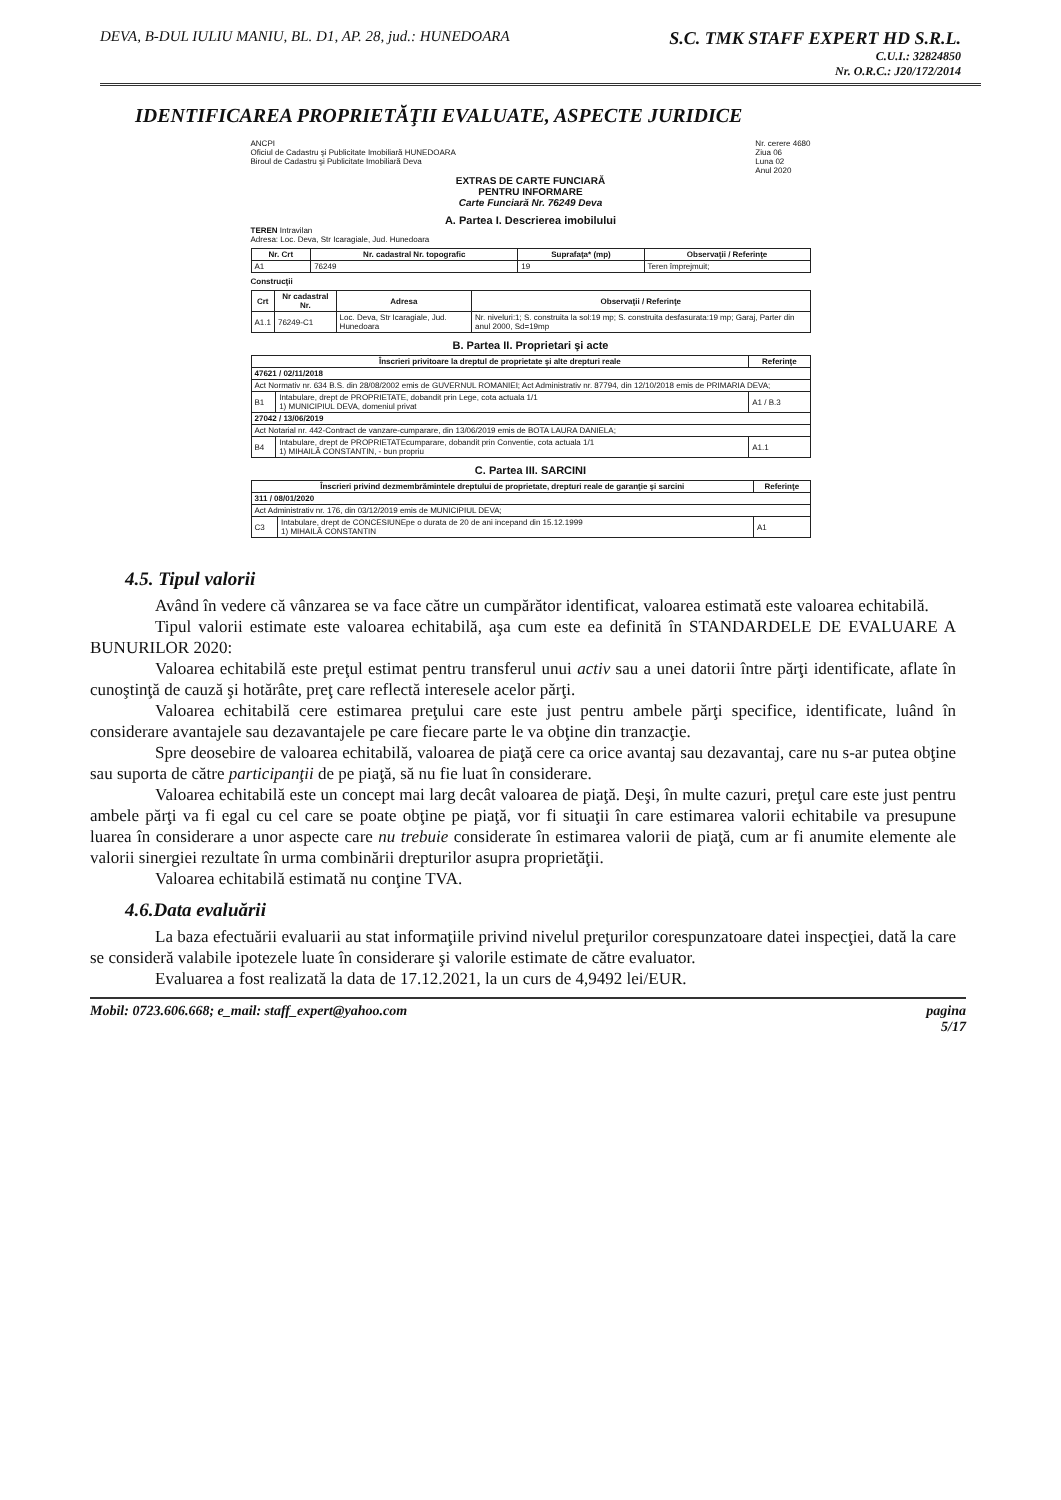DEVA, B-DUL IULIU MANIU, BL. D1, AP. 28, jud.: HUNEDOARA
S.C. TMK STAFF EXPERT HD S.R.L.
C.U.I.: 32824850
Nr. O.R.C.: J20/172/2014
IDENTIFICAREA PROPRIETĂŢII EVALUATE, ASPECTE JURIDICE
ANCPI
Oficiul de Cadastru şi Publicitate Imobiliară HUNEDOARA
Biroul de Cadastru şi Publicitate Imobiliară Deva
Nr. cerere 4680
Ziua 06
Luna 02
Anul 2020
EXTRAS DE CARTE FUNCIARĂ
PENTRU INFORMARE
Carte Funciară Nr. 76249 Deva
A. Partea I. Descrierea imobilului
TEREN Intravilan
Adresa: Loc. Deva, Str Icaragiale, Jud. Hunedoara
| Nr. Crt | Nr. cadastral Nr. topografic | Suprafaţa* (mp) | Observaţii / Referinţe |
| --- | --- | --- | --- |
| A1 | 76249 | 19 | Teren împrejmuit; |
Construcţii
| Crt | Nr cadastral Nr. | Adresa | Observaţii / Referinţe |
| --- | --- | --- | --- |
| A1.1 | 76249-C1 | Loc. Deva, Str Icaragiale, Jud. Hunedoara | Nr. niveluri:1; S. construita la sol:19 mp; S. construita desfasurata:19 mp; Garaj, Parter din anul 2000, Sd=19mp |
B. Partea II. Proprietari şi acte
| Înscrieri privitoare la dreptul de proprietate şi alte drepturi reale | | Referinţe |
| --- | --- | --- |
| 47621 / 02/11/2018 | | |
| Act Normativ nr. 634 B.S. din 28/08/2002 emis de GUVERNUL ROMANIEI; Act Administrativ nr. 87794, din 12/10/2018 emis de PRIMARIA DEVA; | | |
| B1 | Intabulare, drept de PROPRIETATE, dobandit prin Lege, cota actuala 1/1 1) MUNICIPIUL DEVA, domeniul privat | A1 / B.3 |
| 27042 / 13/06/2019 | | |
| Act Notarial nr. 442-Contract de vanzare-cumparare, din 13/06/2019 emis de BOTA LAURA DANIELA; | | |
| B4 | Intabulare, drept de PROPRIETATEcumparare, dobandit prin Conventie, cota actuala 1/1 1) MIHAILĂ CONSTANTIN, - bun propriu | A1.1 |
C. Partea III. SARCINI
| Înscrieri privind dezmembrămintele dreptului de proprietate, drepturi reale de garanţie şi sarcini | | Referinţe |
| --- | --- | --- |
| 311 / 08/01/2020 | | |
| Act Administrativ nr. 176, din 03/12/2019 emis de MUNICIPIUL DEVA; | | |
| C3 | Intabulare, drept de CONCESIUNEpe o durata de 20 de ani incepand din 15.12.1999 1) MIHAILĂ CONSTANTIN | A1 |
4.5. Tipul valorii
Având în vedere că vânzarea se va face către un cumpărător identificat, valoarea estimată este valoarea echitabilă.
Tipul valorii estimate este valoarea echitabilă, aşa cum este ea definită în STANDARDELE DE EVALUARE A BUNURILOR 2020:
Valoarea echitabilă este preţul estimat pentru transferul unui activ sau a unei datorii între părţi identificate, aflate în cunoştinţă de cauză şi hotărâte, preţ care reflectă interesele acelor părţi.
Valoarea echitabilă cere estimarea preţului care este just pentru ambele părţi specifice, identificate, luând în considerare avantajele sau dezavantajele pe care fiecare parte le va obţine din tranzacţie.
Spre deosebire de valoarea echitabilă, valoarea de piaţă cere ca orice avantaj sau dezavantaj, care nu s-ar putea obţine sau suporta de către participanţii de pe piaţă, să nu fie luat în considerare.
Valoarea echitabilă este un concept mai larg decât valoarea de piaţă. Deşi, în multe cazuri, preţul care este just pentru ambele părţi va fi egal cu cel care se poate obţine pe piaţă, vor fi situaţii în care estimarea valorii echitabile va presupune luarea în considerare a unor aspecte care nu trebuie considerate în estimarea valorii de piaţă, cum ar fi anumite elemente ale valorii sinergiei rezultate în urma combinării drepturilor asupra proprietăţii.
Valoarea echitabilă estimată nu conţine TVA.
4.6.Data evaluării
La baza efectuării evaluarii au stat informaţiile privind nivelul preţurilor corespunzatoare datei inspecţiei, dată la care se consideră valabile ipotezele luate în considerare şi valorile estimate de către evaluator.
Evaluarea a fost realizată la data de 17.12.2021, la un curs de 4,9492 lei/EUR.
Mobil: 0723.606.668; e_mail: staff_expert@yahoo.com
pagina
5/17